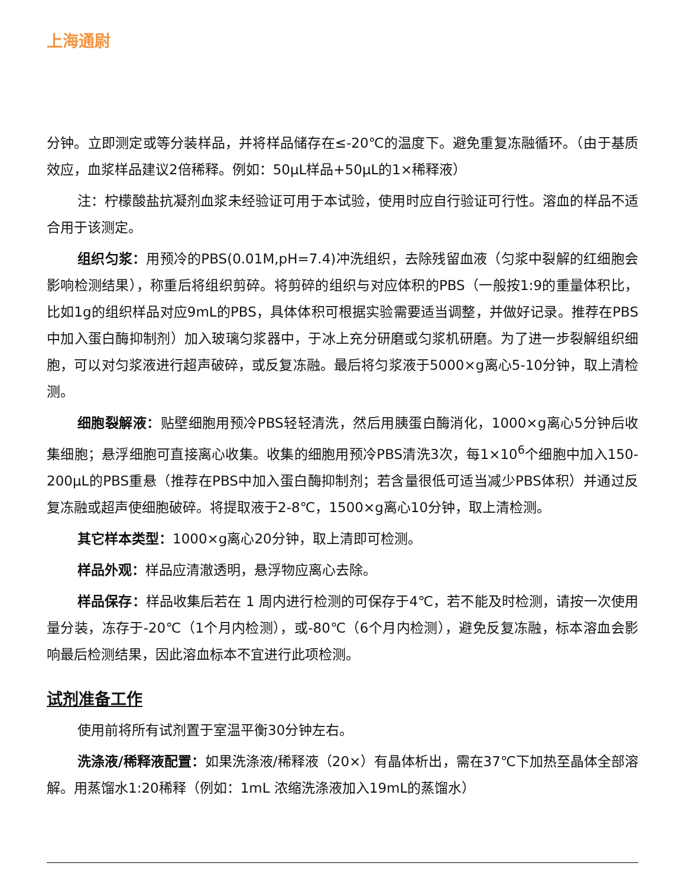上海通尉
分钟。立即测定或等分装样品，并将样品储存在≤-20℃的温度下。避免重复冻融循环。（由于基质效应，血浆样品建议2倍稀释。例如：50μL样品+50μL的1×稀释液）
注：柠檬酸盐抗凝剂血浆未经验证可用于本试验，使用时应自行验证可行性。溶血的样品不适合用于该测定。
组织匀浆：用预冷的PBS(0.01M,pH=7.4)冲洗组织，去除残留血液（匀浆中裂解的红细胞会影响检测结果），称重后将组织剪碎。将剪碎的组织与对应体积的PBS（一般按1:9的重量体积比，比如1g的组织样品对应9mL的PBS，具体体积可根据实验需要适当调整，并做好记录。推荐在PBS中加入蛋白酶抑制剂）加入玻璃匀浆器中，于冰上充分研磨或匀浆机研磨。为了进一步裂解组织细胞，可以对匀浆液进行超声破碎，或反复冻融。最后将匀浆液于5000×g离心5-10分钟，取上清检测。
细胞裂解液：贴壁细胞用预冷PBS轻轻清洗，然后用胰蛋白酶消化，1000×g离心5分钟后收集细胞；悬浮细胞可直接离心收集。收集的细胞用预冷PBS清洗3次，每1×10<sup>6</sup>个细胞中加入150-200μL的PBS重悬（推荐在PBS中加入蛋白酶抑制剂；若含量很低可适当减少PBS体积）并通过反复冻融或超声使细胞破碎。将提取液于2-8℃，1500×g离心10分钟，取上清检测。
其它样本类型：1000×g离心20分钟，取上清即可检测。
样品外观：样品应清澈透明，悬浮物应离心去除。
样品保存：样品收集后若在 1 周内进行检测的可保存于4℃，若不能及时检测，请按一次使用量分装，冻存于-20℃（1个月内检测），或-80℃（6个月内检测），避免反复冻融，标本溶血会影响最后检测结果，因此溶血标本不宜进行此项检测。
试剂准备工作
使用前将所有试剂置于室温平衡30分钟左右。
洗涤液/稀释液配置：如果洗涤液/稀释液（20×）有晶体析出，需在37℃下加热至晶体全部溶解。用蒸馏水1:20稀释（例如：1mL 浓缩洗涤液加入19mL的蒸馏水）